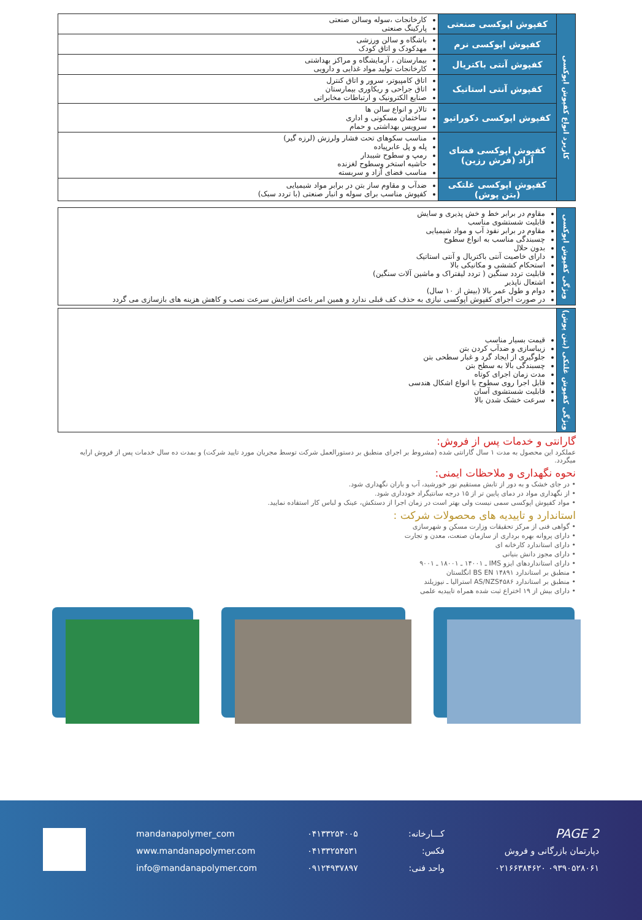| کاربرد انواع کفپوش اپوکسی | کفپوش اپوکسی صنعتی | کارخانجات ،سوله وسالن صنعتی پارکینگ صنعتی |
| | کفپوش اپوکسی نرم | باشگاه و سالن ورزشی مهدکودک و اتاق کودک |
| | کفپوش آنتی باکتریال | بیمارستان ، آزمایشگاه و مراکز بهداشتی کارخانجات تولید مواد غذایی و دارویی |
| | کفپوش آنتی استاتیک | اتاق کامپیوتر، سرور و اتاق کنترل اتاق جراحی و ریکاوری بیمارستان صنایع الکترونیک و ارتباطات مخابراتی |
| | کفپوش اپوکسی دکوراتیو | تالار و انواع سالن ها ساختمان مسکونی و اداری سرویس بهداشتی و حمام |
| | کفپوش اپوکسی فضای آزاد (فرش رزین) | مناسب سکوهای تحت فشار ولرزش (لرزه گیر) پله و پل عابرپیاده رمپ و سطوح شیبدار حاشیه استخر وسطوح لغزنده مناسب فضای آزاد و سربسته |
| | کفپوش اپوکسی غلتکی (بتن پوش) | ضدآب و مقاوم ساز بتن در برابر مواد شیمیایی کفپوش مناسب برای سوله و انبار صنعتی (با تردد سبک) |
| ویژگی کفپوش اپوکسی | مقاوم در برابر خط و خش پذیری و سایش قابلیت شستشوی مناسب مقاوم در برابر نفوذ آب و مواد شیمیایی چسبندگی مناسب به انواع سطوح بدون حلال دارای خاصیت آنتی باکتریال و آنتی استاتیک استحکام کششی و مکانیکی بالا قابلیت تردد سنگین ( تردد لیفتراک و ماشین آلات سنگین) اشتعال ناپذیر دوام و طول عمر بالا (بیش از ۱۰ سال) در صورت اجرای کفپوش اپوکسی نیازی به حذف کف قبلی ندارد و همین امر باعث افزایش سرعت نصب و کاهش هزینه های بازسازی می گردد |
| ویژگی کفپوش غلتکی (بتن پوش) | قیمت بسیار مناسب زیباسازی و ضدآب کردن بتن جلوگیری از ایجاد گرد و غبار سطحی بتن چسبندگی بالا به سطح بتن مدت زمان اجرای کوتاه قابل اجرا روی سطوح با انواع اشکال هندسی قابلیت شستشوی آسان سرعت خشک شدن بالا |
گارانتی و خدمات پس از فروش:
عملکرد این محصول به مدت ۱ سال گارانتی شده (مشروط بر اجرای منطبق بر دستورالعمل شرکت توسط مجریان مورد تایید شرکت) و بمدت ده سال خدمات پس از فروش ارایه میگردد.
نحوه نگهداری و ملاحظات ایمنی:
• در جای خشک و به دور از تابش مستقیم نور خورشید، آب و باران نگهداری شود.
• از نگهداری مواد در دمای پایین تر از ۱۵ درجه سانتیگراد خودداری شود.
• مواد کفپوش اپوکسی سمی نیست ولی بهتر است در زمان اجرا از دستکش، عینک و لباس کار استفاده نمایید.
استاندارد و تاییدیه های محصولات شرکت :
• گواهی فنی از مرکز تحقیقات وزارت مسکن و شهرسازی
• دارای پروانه بهره برداری از سازمان صنعت، معدن و تجارت
• دارای استاندارد کارخانه ای
• دارای مجوز دانش بنیانی
• دارای استانداردهای ایزو IMS ـ ۱۴۰۰۱ ـ ۱۸۰۰۱ ـ ۹۰۰۱
• منطبق بر استاندارد BS EN ۱۴۸۹۱ انگلستان
• منطبق بر استاندارد AS/NZS۴۵۸۶ استرالیا ـ نیوزیلند
• دارای بیش از ۱۹ اختراع ثبت شده همراه تاییدیه علمی
PAGE 2
دپارتمان بازرگانی و فروش
۰۹۳۹۰۵۲۸۰۶۱ ۰۲۱۶۶۳۸۴۶۲۰
کـــارخانه:
فکس:
واحد فنی:
۰۴۱۳۳۲۵۴۰۰۵
۰۴۱۳۳۲۵۴۵۳۱
۰۹۱۲۴۹۳۷۸۹۷
mandanapolymer_com
www.mandanapolymer.com
info@mandanapolymer.com